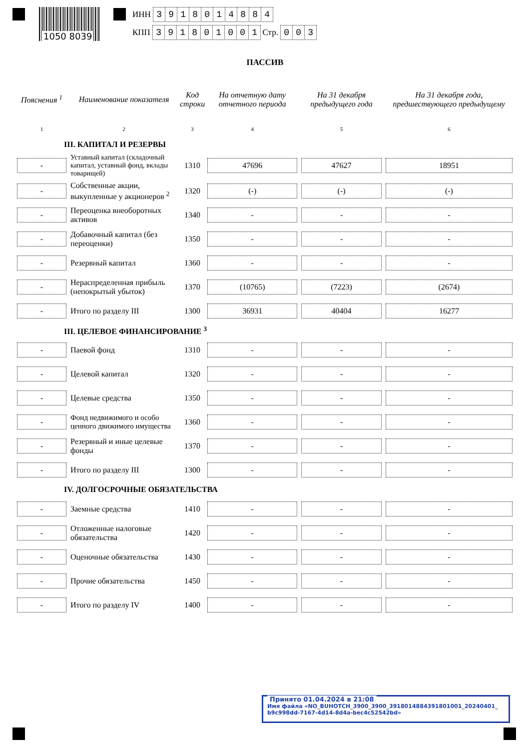1050 8039
ИНН 3918014884
КПП 391801001 Стр. 003
ПАССИВ
| Пояснения <sup>1</sup> | Наименование показателя | Код строки | На отчетную дату отчетного периода | На 31 декабря предыдущего года | На 31 декабря года, предшествующего предыдущему |
| --- | --- | --- | --- | --- | --- |
| 1 | 2 | 3 | 4 | 5 | 6 |
| III. КАПИТАЛ И РЕЗЕРВЫ | | | | | |
| - | Уставный капитал (складочный капитал, уставный фонд, вклады товарищей) | 1310 | 47696 | 47627 | 18951 |
| - | Собственные акции, выкупленные у акционеров <sup>2</sup> | 1320 | (-) | (-) | (-) |
| - | Переоценка внеоборотных активов | 1340 | - | - | - |
| - | Добавочный капитал (без переоценки) | 1350 | - | - | - |
| - | Резервный капитал | 1360 | - | - | - |
| - | Нераспределенная прибыль (непокрытый убыток) | 1370 | (10765) | (7223) | (2674) |
| - | Итого по разделу III | 1300 | 36931 | 40404 | 16277 |
| III. ЦЕЛЕВОЕ ФИНАНСИРОВАНИЕ <sup>3</sup> | | | | | |
| - | Паевой фонд | 1310 | - | - | - |
| - | Целевой капитал | 1320 | - | - | - |
| - | Целевые средства | 1350 | - | - | - |
| - | Фонд недвижимого и особо ценного движимого имущества | 1360 | - | - | - |
| - | Резервный и иные целевые фонды | 1370 | - | - | - |
| - | Итого по разделу III | 1300 | - | - | - |
| IV. ДОЛГОСРОЧНЫЕ ОБЯЗАТЕЛЬСТВА | | | | | |
| - | Заемные средства | 1410 | - | - | - |
| - | Отложенные налоговые обязательства | 1420 | - | - | - |
| - | Оценочные обязательства | 1430 | - | - | - |
| - | Прочие обязательства | 1450 | - | - | - |
| - | Итого по разделу IV | 1400 | - | - | - |
Принято 01.04.2024 в 21:08
Имя файла «NO_BUHOTCH_3900_3900_3918014884391801001_20240401_ b9c998dd-7167-4d14-8d4a-bec4c52542bd»